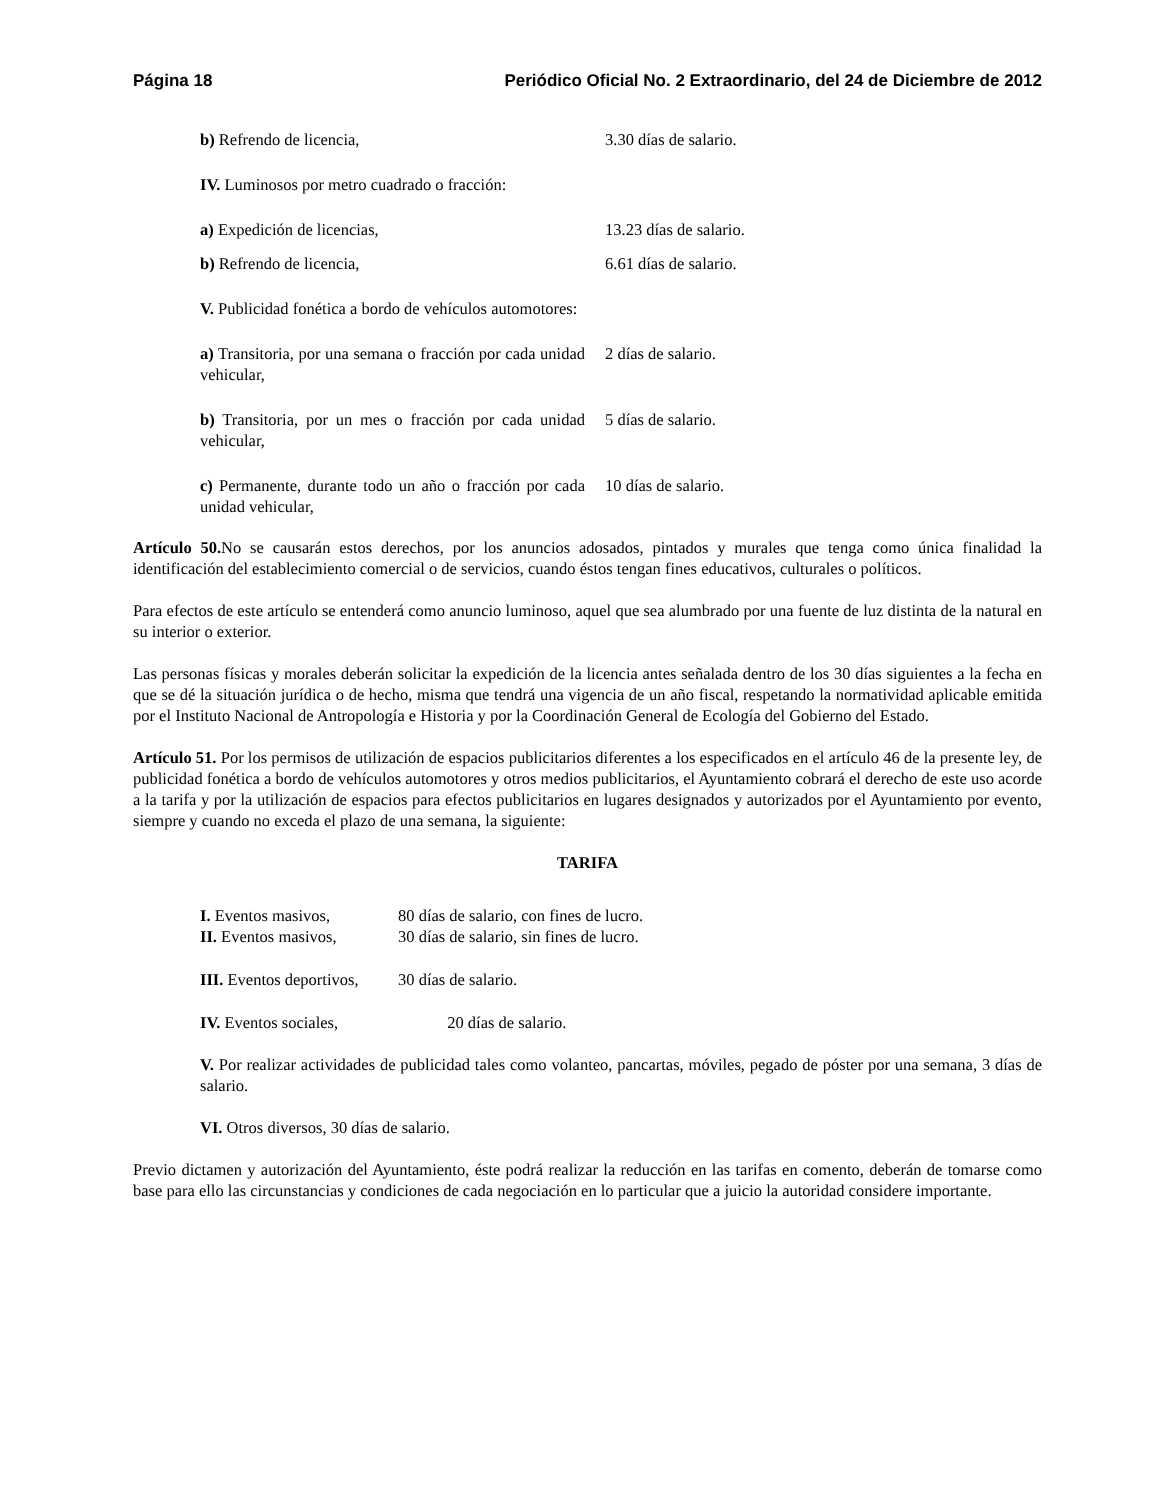Página 18 Periódico Oficial No. 2 Extraordinario, del 24 de Diciembre de 2012
| b) Refrendo de licencia, | 3.30 días de salario. |
| IV. Luminosos por metro cuadrado o fracción: | |
| a) Expedición de licencias, | 13.23 días de salario. |
| b) Refrendo de licencia, | 6.61 días de salario. |
| V. Publicidad fonética a bordo de vehículos automotores: | |
| a) Transitoria, por una semana o fracción por cada unidad vehicular, | 2 días de salario. |
| b) Transitoria, por un mes o fracción por cada unidad vehicular, | 5 días de salario. |
| c) Permanente, durante todo un año o fracción por cada unidad vehicular, | 10 días de salario. |
Artículo 50. No se causarán estos derechos, por los anuncios adosados, pintados y murales que tenga como única finalidad la identificación del establecimiento comercial o de servicios, cuando éstos tengan fines educativos, culturales o políticos.
Para efectos de este artículo se entenderá como anuncio luminoso, aquel que sea alumbrado por una fuente de luz distinta de la natural en su interior o exterior.
Las personas físicas y morales deberán solicitar la expedición de la licencia antes señalada dentro de los 30 días siguientes a la fecha en que se dé la situación jurídica o de hecho, misma que tendrá una vigencia de un año fiscal, respetando la normatividad aplicable emitida por el Instituto Nacional de Antropología e Historia y por la Coordinación General de Ecología del Gobierno del Estado.
Artículo 51. Por los permisos de utilización de espacios publicitarios diferentes a los especificados en el artículo 46 de la presente ley, de publicidad fonética a bordo de vehículos automotores y otros medios publicitarios, el Ayuntamiento cobrará el derecho de este uso acorde a la tarifa y por la utilización de espacios para efectos publicitarios en lugares designados y autorizados por el Ayuntamiento por evento, siempre y cuando no exceda el plazo de una semana, la siguiente:
TARIFA
| I. Eventos masivos, | 80 días de salario, con fines de lucro. |
| II. Eventos masivos, | 30 días de salario, sin fines de lucro. |
| III. Eventos deportivos, | 30 días de salario. |
IV. Eventos sociales, 20 días de salario.
V. Por realizar actividades de publicidad tales como volanteo, pancartas, móviles, pegado de póster por una semana, 3 días de salario.
VI. Otros diversos, 30 días de salario.
Previo dictamen y autorización del Ayuntamiento, éste podrá realizar la reducción en las tarifas en comento, deberán de tomarse como base para ello las circunstancias y condiciones de cada negociación en lo particular que a juicio la autoridad considere importante.